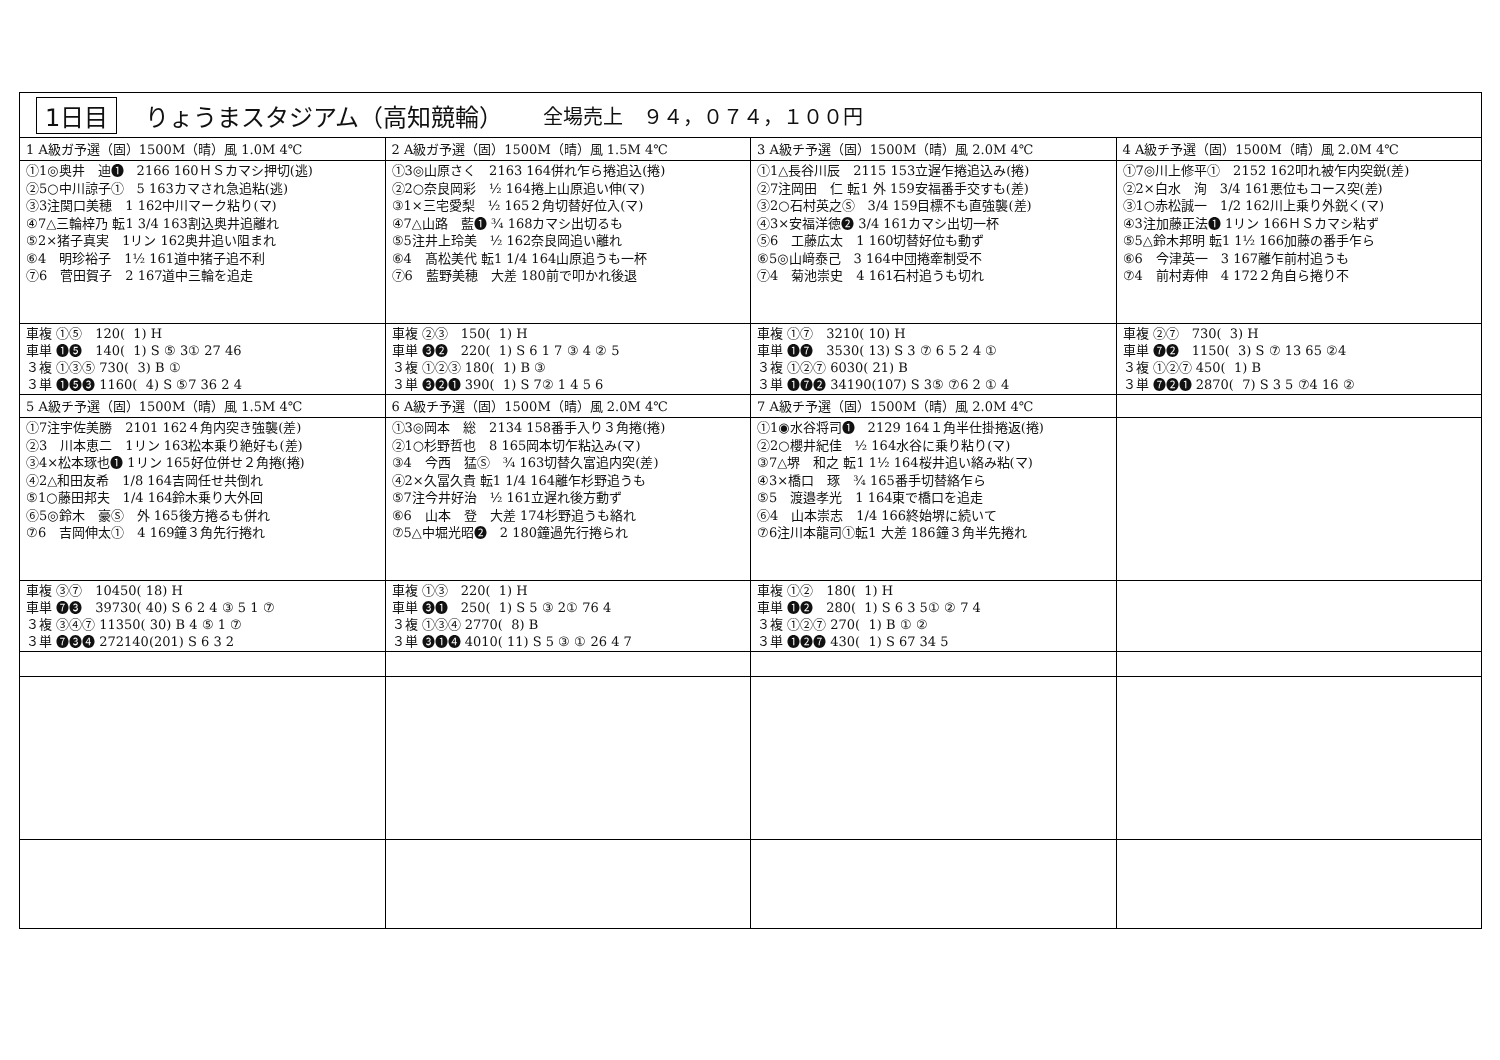1日目 りょうまスタジアム（高知競輪） 全場売上　９４，０７４，１００円
| 1 A級ガ予選（固）1500M（晴）風 1.0M 4℃ | 2 A級ガ予選（固）1500M（晴）風 1.5M 4℃ | 3 A級チ予選（固）1500M（晴）風 2.0M 4℃ | 4 A級チ予選（固）1500M（晴）風 2.0M 4℃ |
| ①1◎奥井 迪❶ 2166 160ＨＳカマシ押切(逃) ②5○中川諒子① 5 163カマされ急追粘(逃) ③3注関口美穂 1 162中川マーク粘り(マ) ④7△三輪梓乃 転1 3/4 163割込奥井追離れ ⑤2×猪子真実 1リン 162奥井追い阻まれ ⑥4 明珍裕子 1½ 161道中猪子追不利 ⑦6 菅田賀子 2 167道中三輪を追走 | ①3◎山原さく 2163 164併れ乍ら捲追込(捲) ②2○奈良岡彩 ½ 164捲上山原追い伸(マ) ③1×三宅愛梨 ½ 165２角切替好位入(マ) ④7△山路 藍❶ ¾ 168カマシ出切るも ⑤5注井上玲美 ½ 162奈良岡追い離れ ⑥4 髙松美代 転1 1/4 164山原追うも一杯 ⑦6 藍野美穂 大差 180前で叩かれ後退 | ①1△長谷川辰 2115 153立遅乍捲追込み(捲) ②7注岡田 仁 転1 外 159安福番手交すも(差) ③2○石村英之Ⓢ 3/4 159目標不も直強襲(差) ④3×安福洋徳❷ 3/4 161カマシ出切一杯 ⑤6 工藤広太 1 160切替好位も動ず ⑥5◎山﨑泰己 3 164中団捲牽制受不 ⑦4 菊池崇史 4 161石村追うも切れ | ①7◎川上修平① 2152 162叩れ被乍内突鋭(差) ②2×白水 洵 3/4 161悪位もコース突(差) ③1○赤松誠一 1/2 162川上乗り外鋭く(マ) ④3注加藤正法❶ 1リン 166ＨＳカマシ粘ず ⑤5△鈴木邦明 転1 1½ 166加藤の番手乍ら ⑥6 今津英一 3 167離乍前村追うも ⑦4 前村寿伸 4 172２角自ら捲り不 |
| 車複 ①⑤ 120( 1) H 車単 ❶❺ 140( 1) S ⑤ 3① 27 46 ３複 ①③⑤ 730( 3) B ① ３単 ❶❺❸ 1160( 4) S ⑤7 36 2 4 | 車複 ②③ 150( 1) H 車単 ❸❷ 220( 1) S 6 1 7 ③ 4 ② 5 ３複 ①②③ 180( 1) B ③ ３単 ❸❷❶ 390( 1) S 7② 1 4 5 6 | 車複 ①⑦ 3210( 10) H 車単 ❶❼ 3530( 13) S 3 ⑦ 6 5 2 4 ① ３複 ①②⑦ 6030( 21) B ３単 ❶❼❷ 34190(107) S 3⑤ ⑦6 2 ① 4 | 車複 ②⑦ 730( 3) H 車単 ❼❷ 1150( 3) S ⑦ 13 65 ②4 ３複 ①②⑦ 450( 1) B ３単 ❼❷❶ 2870( 7) S 3 5 ⑦4 16 ② |
| 5 A級チ予選（固）1500M（晴）風 1.5M 4℃ | 6 A級チ予選（固）1500M（晴）風 2.0M 4℃ | 7 A級チ予選（固）1500M（晴）風 2.0M 4℃ | |
| ①7注宇佐美勝 2101 162４角内突き強襲(差) ②3 川本恵二 1リン 163松本乗り絶好も(差) ③4×松本琢也❶ 1リン 165好位併せ２角捲(捲) ④2△和田友希 1/8 164吉岡任せ共倒れ ⑤1○藤田邦夫 1/4 164鈴木乗り大外回 ⑥5◎鈴木 豪Ⓢ 外 165後方捲るも併れ ⑦6 吉岡伸太① 4 169鐘３角先行捲れ | ①3◎岡本 総 2134 158番手入り３角捲(捲) ②1○杉野哲也 8 165岡本切乍粘込み(マ) ③4 今西 猛Ⓢ ¾ 163切替久富追内突(差) ④2×久冨久貴 転1 1/4 164離乍杉野追うも ⑤7注今井好治 ½ 161立遅れ後方動ず ⑥6 山本 登 大差 174杉野追うも絡れ ⑦5△中堀光昭❷ 2 180鐘過先行捲られ | ①1◉水谷将司❶ 2129 164１角半仕掛捲返(捲) ②2○櫻井紀佳 ½ 164水谷に乗り粘り(マ) ③7△堺 和之 転1 1½ 164桜井追い絡み粘(マ) ④3×橋口 琢 ¾ 165番手切替絡乍ら ⑤5 渡邉孝光 1 164東で橋口を追走 ⑥4 山本崇志 1/4 166終始堺に続いて ⑦6注川本龍司①転1 大差 186鐘３角半先捲れ | |
| 車複 ③⑦ 10450( 18) H 車単 ❼❸ 39730( 40) S 6 2 4 ③ 5 1 ⑦ ３複 ③④⑦ 11350( 30) B 4 ⑤ 1 ⑦ ３単 ❼❸❹ 272140(201) S 6 3 2 | 車複 ①③ 220( 1) H 車単 ❸❶ 250( 1) S 5 ③ 2① 76 4 ３複 ①③④ 2770( 8) B ３単 ❸❶❹ 4010( 11) S 5 ③ ① 26 4 7 | 車複 ①② 180( 1) H 車単 ❶❷ 280( 1) S 6 3 5① ② 7 4 ３複 ①②⑦ 270( 1) B ① ② ３単 ❶❷❼ 430( 1) S 67 34 5 | |